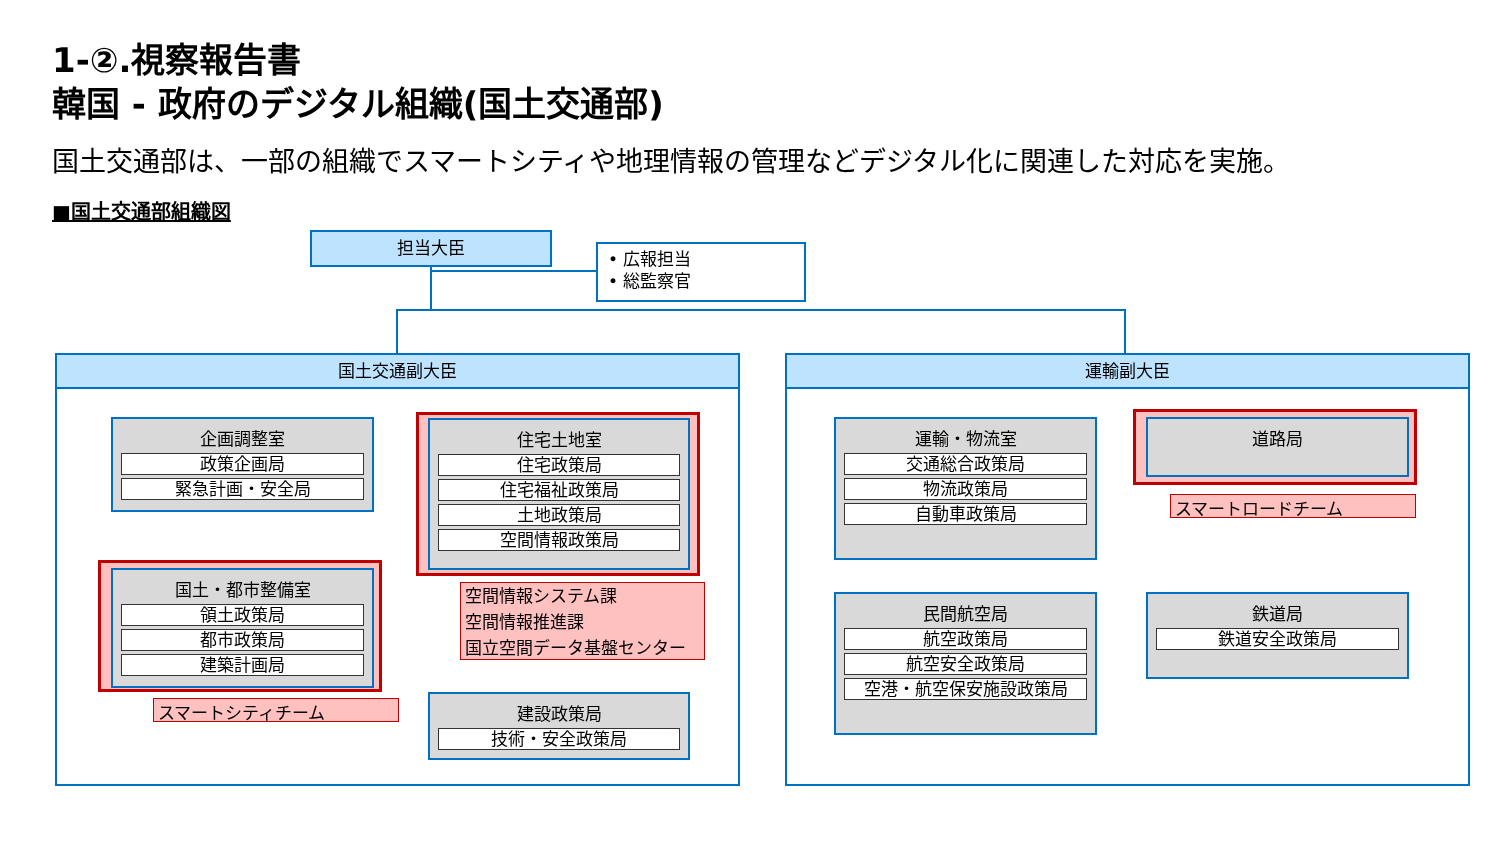1-②.視察報告書
韓国 - 政府のデジタル組織(国土交通部)
国土交通部は、一部の組織でスマートシティや地理情報の管理などデジタル化に関連した対応を実施。
■国土交通部組織図
担当大臣
• 広報担当
• 総監察官
国土交通副大臣 運輸副大臣
企画調整室
政策企画局
緊急計画・安全局
住宅土地室
住宅政策局
住宅福祉政策局
土地政策局
空間情報政策局
空間情報システム課
空間情報推進課
国立空間データ基盤センター
国土・都市整備室
領土政策局
都市政策局
建築計画局
スマートシティチーム
建設政策局
技術・安全政策局
運輸・物流室
交通総合政策局
物流政策局
自動車政策局
道路局
スマートロードチーム
民間航空局
航空政策局
航空安全政策局
空港・航空保安施設政策局
鉄道局
鉄道安全政策局